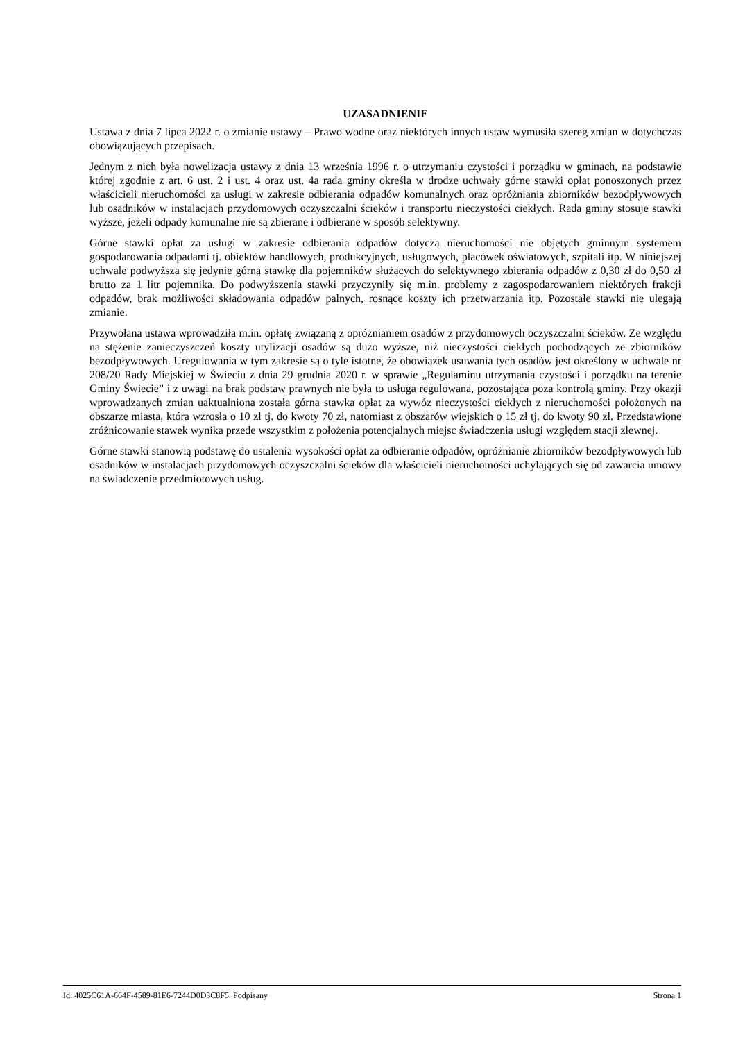UZASADNIENIE
Ustawa z dnia 7 lipca 2022 r. o zmianie ustawy – Prawo wodne oraz niektórych innych ustaw wymusiła szereg zmian w dotychczas obowiązujących przepisach.
Jednym z nich była nowelizacja ustawy z dnia 13 września 1996 r. o utrzymaniu czystości i porządku w gminach, na podstawie której zgodnie z art. 6 ust. 2 i ust. 4 oraz ust. 4a rada gminy określa w drodze uchwały górne stawki opłat ponoszonych przez właścicieli nieruchomości za usługi w zakresie odbierania odpadów komunalnych oraz opróżniania zbiorników bezodpływowych lub osadników w instalacjach przydomowych oczyszczalni ścieków i transportu nieczystości ciekłych. Rada gminy stosuje stawki wyższe, jeżeli odpady komunalne nie są zbierane i odbierane w sposób selektywny.
Górne stawki opłat za usługi w zakresie odbierania odpadów dotyczą nieruchomości nie objętych gminnym systemem gospodarowania odpadami tj. obiektów handlowych, produkcyjnych, usługowych, placówek oświatowych, szpitali itp. W niniejszej uchwale podwyższa się jedynie górną stawkę dla pojemników służących do selektywnego zbierania odpadów z 0,30 zł do 0,50 zł brutto za 1 litr pojemnika. Do podwyższenia stawki przyczyniły się m.in. problemy z zagospodarowaniem niektórych frakcji odpadów, brak możliwości składowania odpadów palnych, rosnące koszty ich przetwarzania itp. Pozostałe stawki nie ulegają zmianie.
Przywołana ustawa wprowadziła m.in. opłatę związaną z opróżnianiem osadów z przydomowych oczyszczalni ścieków. Ze względu na stężenie zanieczyszczeń koszty utylizacji osadów są dużo wyższe, niż nieczystości ciekłych pochodzących ze zbiorników bezodpływowych. Uregulowania w tym zakresie są o tyle istotne, że obowiązek usuwania tych osadów jest określony w uchwale nr 208/20 Rady Miejskiej w Świeciu z dnia 29 grudnia 2020 r. w sprawie „Regulaminu utrzymania czystości i porządku na terenie Gminy Świecie” i z uwagi na brak podstaw prawnych nie była to usługa regulowana, pozostająca poza kontrolą gminy. Przy okazji wprowadzanych zmian uaktualniona została górna stawka opłat za wywóz nieczystości ciekłych z nieruchomości położonych na obszarze miasta, która wzrosła o 10 zł tj. do kwoty 70 zł, natomiast z obszarów wiejskich o 15 zł tj. do kwoty 90 zł. Przedstawione zróżnicowanie stawek wynika przede wszystkim z położenia potencjalnych miejsc świadczenia usługi względem stacji zlewnej.
Górne stawki stanowią podstawę do ustalenia wysokości opłat za odbieranie odpadów, opróżnianie zbiorników bezodpływowych lub osadników w instalacjach przydomowych oczyszczalni ścieków dla właścicieli nieruchomości uchylających się od zawarcia umowy na świadczenie przedmiotowych usług.
Id: 4025C61A-664F-4589-81E6-7244D0D3C8F5. Podpisany Strona 1